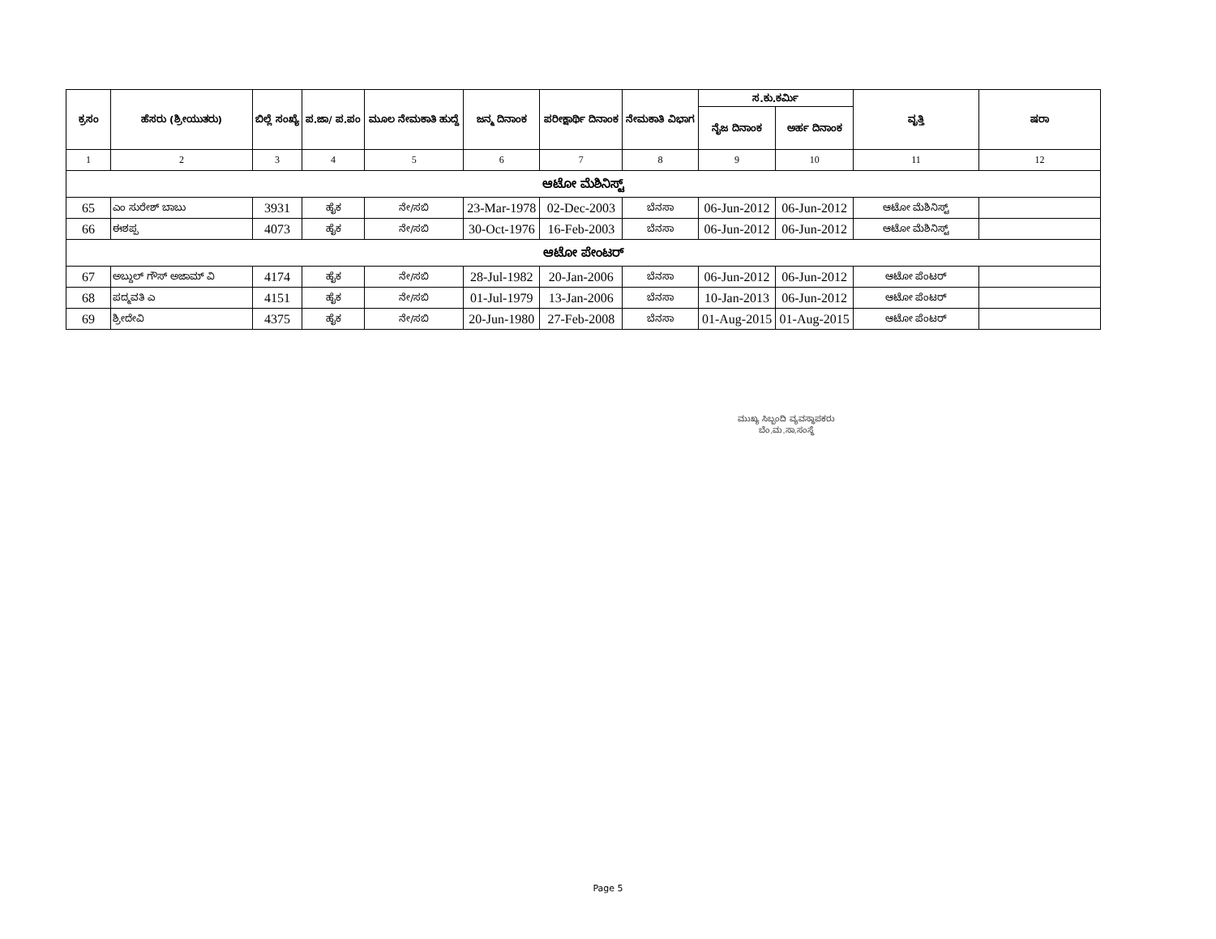| ಕ್ರಸಂ | ಹೆಸರು (ಶ್ರೀಯುತರು) | ಬಿಲ್ಲೆ ಸಂಖ್ಯೆ | ಪ.ಜಾ/ ಪ.ಪಂ | ಮೂಲ ನೇಮಕಾತಿ ಹುದ್ದೆ | ಜನ್ಮ ದಿನಾಂಕ | ಪರೀಕ್ಷಾರ್ಥಿ ದಿನಾಂಕ | ನೇಮಕಾತಿ ವಿಭಾಗ | ಸ.ಕು.ಕರ್ಮಿ | | ವೃತ್ತಿ | ಷರಾ |
| --- | --- | --- | --- | --- | --- | --- | --- | --- | --- | --- | --- |
| | | | | | | | | ನೈಜ ದಿನಾಂಕ | ಅರ್ಹ ದಿನಾಂಕ | | |
| 1 | 2 | 3 | 4 | 5 | 6 | 7 | 8 | 9 | 10 | 11 | 12 |
| ಆಟೋ ಮೆಶಿನಿಸ್ಟ್ | | | | | | | | | | | |
| 65 | ಎಂ ಸುರೇಶ್ ಬಾಬು | 3931 | ಹೈಕ | ನೇ/ಸಬಿ | 23-Mar-1978 | 02-Dec-2003 | ಬೆನಸಾ | 06-Jun-2012 | 06-Jun-2012 | ಆಟೋ ಮೆಶಿನಿಸ್ಟ್ | |
| 66 | ಈಶಪ್ಪ | 4073 | ಹೈಕ | ನೇ/ಸಬಿ | 30-Oct-1976 | 16-Feb-2003 | ಬೆನಸಾ | 06-Jun-2012 | 06-Jun-2012 | ಆಟೋ ಮೆಶಿನಿಸ್ಟ್ | |
| ಆಟೋ ಪೇಂಟರ್ | | | | | | | | | | | |
| 67 | ಅಬ್ದುಲ್ ಗೌಸ್ ಅಜಾಮ್ ವಿ | 4174 | ಹೈಕ | ನೇ/ಸಬಿ | 28-Jul-1982 | 20-Jan-2006 | ಬೆನಸಾ | 06-Jun-2012 | 06-Jun-2012 | ಆಟೋ ಪೆಂಟರ್ | |
| 68 | ಪದ್ಮವತಿ ಎ | 4151 | ಹೈಕ | ನೇ/ಸಬಿ | 01-Jul-1979 | 13-Jan-2006 | ಬೆನಸಾ | 10-Jan-2013 | 06-Jun-2012 | ಆಟೋ ಪೆಂಟರ್ | |
| 69 | ಶ್ರೀದೇವಿ | 4375 | ಹೈಕ | ನೇ/ಸಬಿ | 20-Jun-1980 | 27-Feb-2008 | ಬೆನಸಾ | 01-Aug-2015 | 01-Aug-2015 | ಆಟೋ ಪೆಂಟರ್ | |
ಮುಖ್ಯ ಸಿಬ್ಬಂದಿ ವ್ಯವಸ್ಥಾಪಕರು
ಬೆಂ.ಮ.ಸಾ.ಸಂಸ್ಥೆ
Page 5